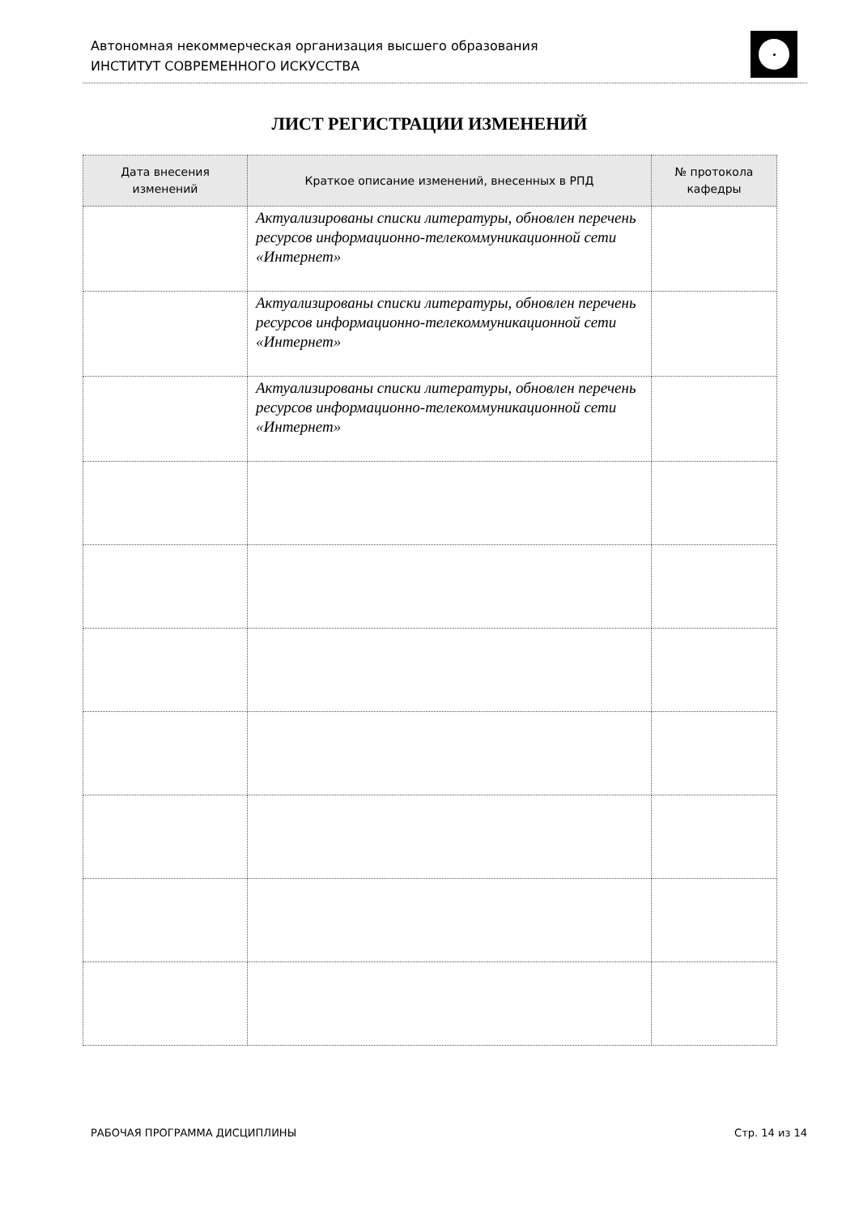Автономная некоммерческая организация высшего образования
ИНСТИТУТ СОВРЕМЕННОГО ИСКУССТВА
ЛИСТ РЕГИСТРАЦИИ ИЗМЕНЕНИЙ
| Дата внесения изменений | Краткое описание изменений, внесенных в РПД | № протокола кафедры |
| --- | --- | --- |
| | Актуализированы списки литературы, обновлен перечень ресурсов информационно-телекоммуникационной сети «Интернет» | |
| | Актуализированы списки литературы, обновлен перечень ресурсов информационно-телекоммуникационной сети «Интернет» | |
| | Актуализированы списки литературы, обновлен перечень ресурсов информационно-телекоммуникационной сети «Интернет» | |
РАБОЧАЯ ПРОГРАММА ДИСЦИПЛИНЫ Стр. 14 из 14